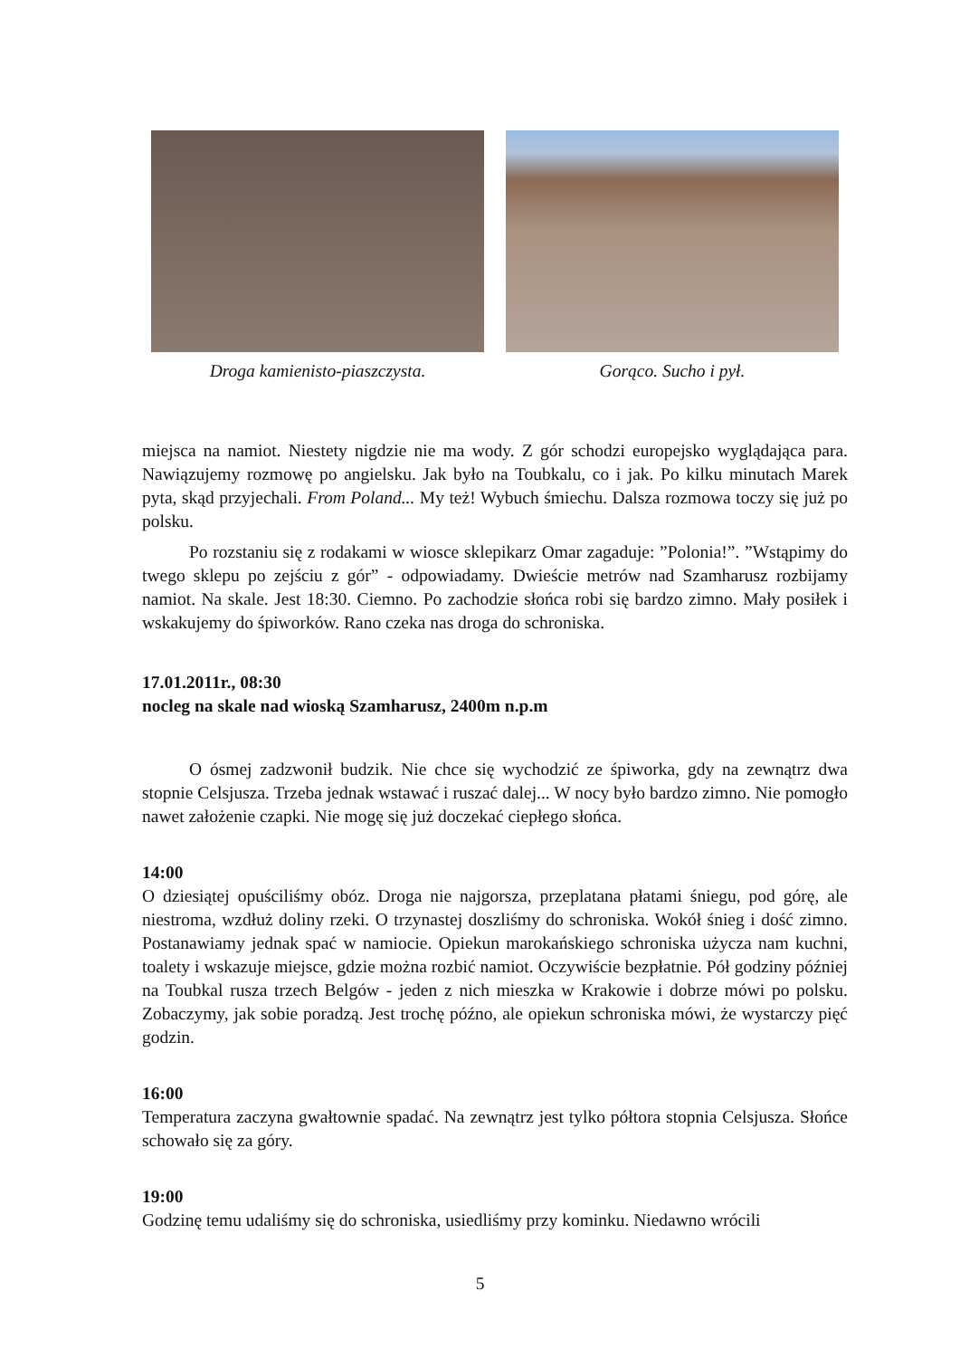Droga kamienisto-piaszczysta. Gorąco. Sucho i pył.
miejsca na namiot. Niestety nigdzie nie ma wody. Z gór schodzi europejsko wyglądająca para. Nawiązujemy rozmowę po angielsku. Jak było na Toubkalu, co i jak. Po kilku minutach Marek pyta, skąd przyjechali. From Poland... My też! Wybuch śmiechu. Dalsza rozmowa toczy się już po polsku.
Po rozstaniu się z rodakami w wiosce sklepikarz Omar zagaduje: ”Polonia!”. ”Wstąpimy do twego sklepu po zejściu z gór” - odpowiadamy. Dwieście metrów nad Szamharusz rozbijamy namiot. Na skale. Jest 18:30. Ciemno. Po zachodzie słońca robi się bardzo zimno. Mały posiłek i wskakujemy do śpiworków. Rano czeka nas droga do schroniska.
17.01.2011r., 08:30
nocleg na skale nad wioską Szamharusz, 2400m n.p.m
O ósmej zadzwonił budzik. Nie chce się wychodzić ze śpiworka, gdy na zewnątrz dwa stopnie Celsjusza. Trzeba jednak wstawać i ruszać dalej... W nocy było bardzo zimno. Nie pomogło nawet założenie czapki. Nie mogę się już doczekać ciepłego słońca.
14:00
O dziesiątej opuściliśmy obóz. Droga nie najgorsza, przeplatana płatami śniegu, pod górę, ale niestroma, wzdłuż doliny rzeki. O trzynastej doszliśmy do schroniska. Wokół śnieg i dość zimno. Postanawiamy jednak spać w namiocie. Opiekun marokańskiego schroniska użycza nam kuchni, toalety i wskazuje miejsce, gdzie można rozbić namiot. Oczywiście bezpłatnie. Pół godziny później na Toubkal rusza trzech Belgów - jeden z nich mieszka w Krakowie i dobrze mówi po polsku. Zobaczymy, jak sobie poradzą. Jest trochę późno, ale opiekun schroniska mówi, że wystarczy pięć godzin.
16:00
Temperatura zaczyna gwałtownie spadać. Na zewnątrz jest tylko półtora stopnia Celsjusza. Słońce schowało się za góry.
19:00
Godzinę temu udaliśmy się do schroniska, usiedliśmy przy kominku. Niedawno wrócili
5